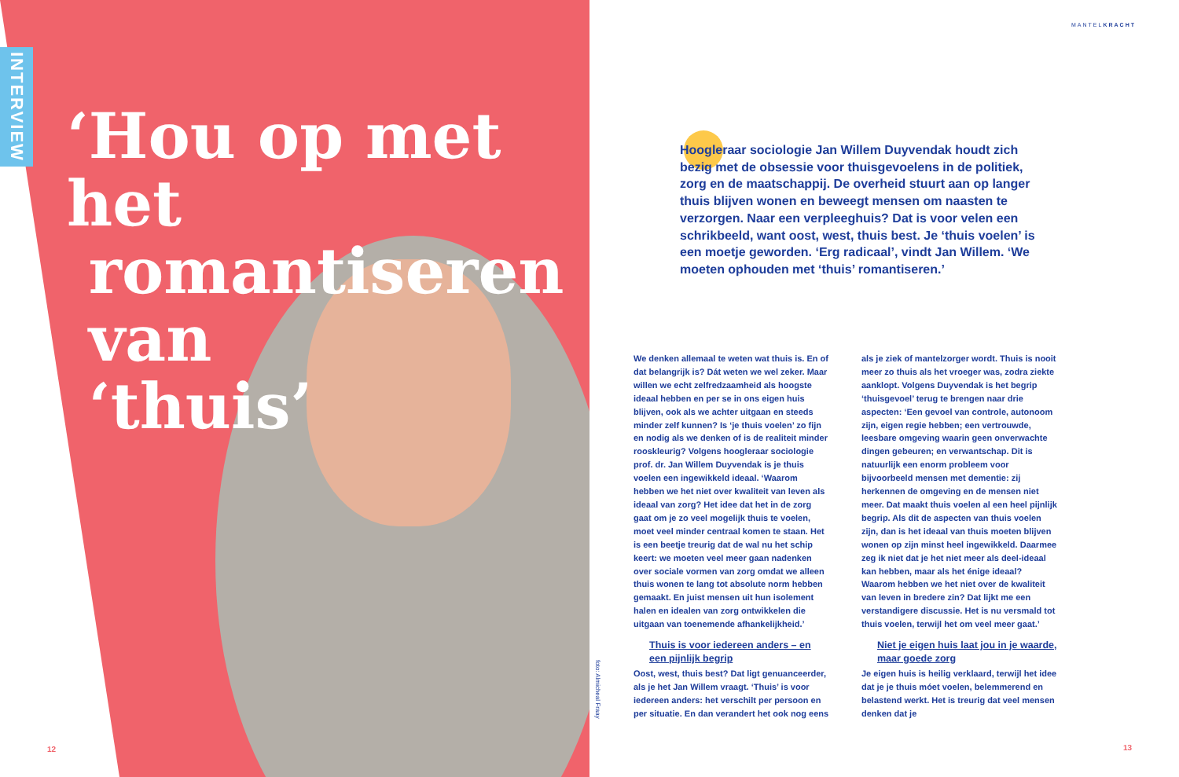INTERVIEW
‘Hou op met het
romantiseren
van
‘thuis’
12
foto: Almicheal Fraay
MANTELKRACHT
Hoogleraar sociologie Jan Willem Duyvendak houdt zich bezig met de obsessie voor thuisgevoelens in de politiek, zorg en de maatschappij. De overheid stuurt aan op langer thuis blijven wonen en beweegt mensen om naasten te verzorgen. Naar een verpleeghuis? Dat is voor velen een schrikbeeld, want oost, west, thuis best. Je ‘thuis voelen’ is een moetje geworden. ‘Erg radicaal’, vindt Jan Willem. ‘We moeten ophouden met ‘thuis’ romantiseren.’
We denken allemaal te weten wat thuis is. En of dat belangrijk is? Dát weten we wel zeker. Maar willen we echt zelfredzaamheid als hoogste ideaal hebben en per se in ons eigen huis blijven, ook als we achter uitgaan en steeds minder zelf kunnen? Is ‘je thuis voelen’ zo fijn en nodig als we denken of is de realiteit minder rooskleurig? Volgens hoogleraar sociologie prof. dr. Jan Willem Duyvendak is je thuis voelen een ingewikkeld ideaal. ‘Waarom hebben we het niet over kwaliteit van leven als ideaal van zorg? Het idee dat het in de zorg gaat om je zo veel mogelijk thuis te voelen, moet veel minder centraal komen te staan. Het is een beetje treurig dat de wal nu het schip keert: we moeten veel meer gaan nadenken over sociale vormen van zorg omdat we alleen thuis wonen te lang tot absolute norm hebben gemaakt. En juist mensen uit hun isolement halen en idealen van zorg ontwikkelen die uitgaan van toenemende afhankelijkheid.’
Thuis is voor iedereen anders – en een pijnlijk begrip
Oost, west, thuis best? Dat ligt genuanceerder, als je het Jan Willem vraagt. ‘Thuis’ is voor iedereen anders: het verschilt per persoon en per situatie. En dan verandert het ook nog eens als je ziek of mantelzorger wordt. Thuis is nooit meer zo thuis als het vroeger was, zodra ziekte aanklopt. Volgens Duyvendak is het begrip ‘thuisgevoel’ terug te brengen naar drie aspecten: ‘Een gevoel van controle, autonoom zijn, eigen regie hebben; een vertrouwde, leesbare omgeving waarin geen onverwachte dingen gebeuren; en verwantschap. Dit is natuurlijk een enorm probleem voor bijvoorbeeld mensen met dementie: zij herkennen de omgeving en de mensen niet meer. Dat maakt thuis voelen al een heel pijnlijk begrip. Als dit de aspecten van thuis voelen zijn, dan is het ideaal van thuis moeten blijven wonen op zijn minst heel ingewikkeld. Daarmee zeg ik niet dat je het niet meer als deel-ideaal kan hebben, maar als het énige ideaal? Waarom hebben we het niet over de kwaliteit van leven in bredere zin? Dat lijkt me een verstandigere discussie. Het is nu versmald tot thuis voelen, terwijl het om veel meer gaat.’
Niet je eigen huis laat jou in je waarde, maar goede zorg
Je eigen huis is heilig verklaard, terwijl het idee dat je je thuis móet voelen, belemmerend en belastend werkt. Het is treurig dat veel mensen denken dat je
13